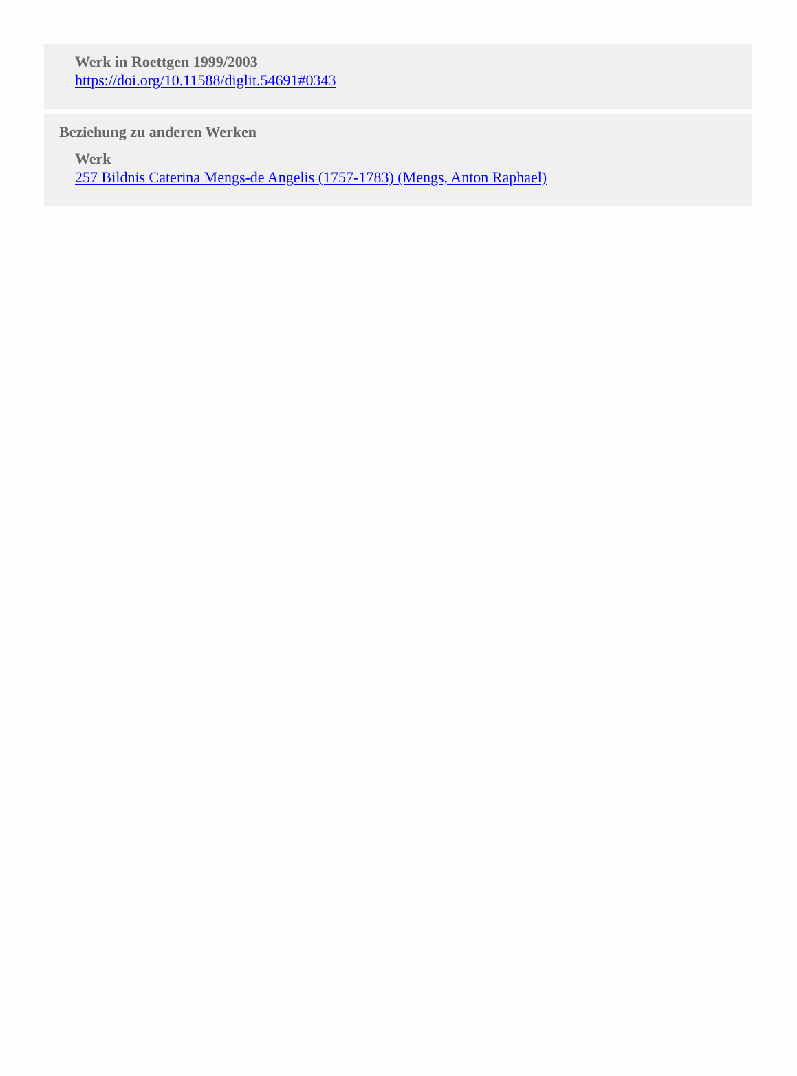Werk in Roettgen 1999/2003
https://doi.org/10.11588/diglit.54691#0343
Beziehung zu anderen Werken
Werk
257 Bildnis Caterina Mengs-de Angelis (1757-1783) (Mengs, Anton Raphael)